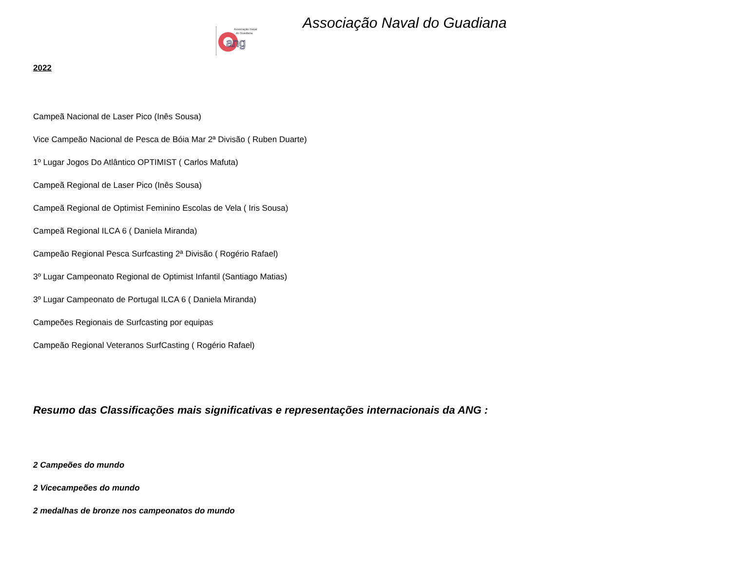Associação Naval
do Guadiana
ang
Associação Naval do Guadiana
2022
Campeã Nacional de Laser Pico (Inês Sousa)
Vice Campeão Nacional de Pesca de Bóia Mar 2ª Divisão ( Ruben Duarte)
1º Lugar Jogos Do Atlântico OPTIMIST ( Carlos Mafuta)
Campeã Regional de Laser Pico (Inês Sousa)
Campeã Regional de Optimist Feminino Escolas de Vela ( Iris Sousa)
Campeã Regional ILCA 6 ( Daniela Miranda)
Campeão Regional Pesca Surfcasting 2ª Divisão ( Rogério Rafael)
3º Lugar Campeonato Regional de Optimist Infantil (Santiago Matias)
3º Lugar Campeonato de Portugal ILCA 6 ( Daniela Miranda)
Campeões Regionais de Surfcasting por equipas
Campeão Regional Veteranos SurfCasting ( Rogério Rafael)
Resumo das Classificações mais significativas e representações internacionais da ANG :
2 Campeões do mundo
2 Vicecampeões do mundo
2 medalhas de bronze nos campeonatos do mundo